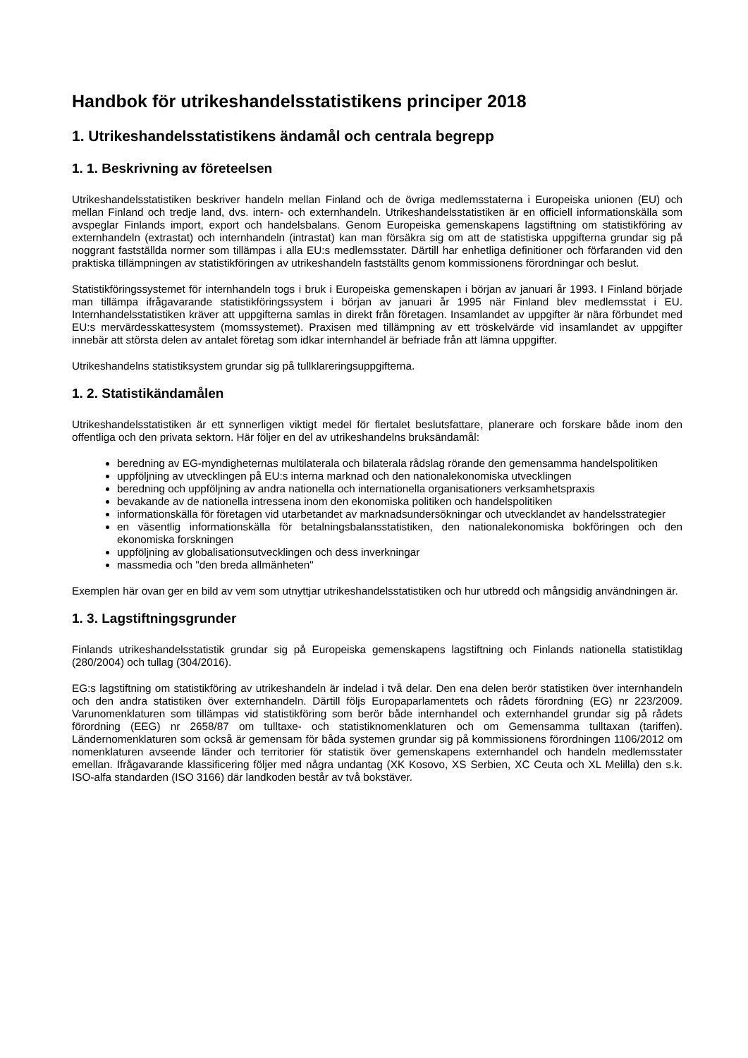Handbok för utrikeshandelsstatistikens principer 2018
1. Utrikeshandelsstatistikens ändamål och centrala begrepp
1. 1. Beskrivning av företeelsen
Utrikeshandelsstatistiken beskriver handeln mellan Finland och de övriga medlemsstaterna i Europeiska unionen (EU) och mellan Finland och tredje land, dvs. intern- och externhandeln. Utrikeshandelsstatistiken är en officiell informationskälla som avspeglar Finlands import, export och handelsbalans. Genom Europeiska gemenskapens lagstiftning om statistikföring av externhandeln (extrastat) och internhandeln (intrastat) kan man försäkra sig om att de statistiska uppgifterna grundar sig på noggrant fastställda normer som tillämpas i alla EU:s medlemsstater. Därtill har enhetliga definitioner och förfaranden vid den praktiska tillämpningen av statistikföringen av utrikeshandeln fastställts genom kommissionens förordningar och beslut.
Statistikföringssystemet för internhandeln togs i bruk i Europeiska gemenskapen i början av januari år 1993. I Finland började man tillämpa ifrågavarande statistikföringssystem i början av januari år 1995 när Finland blev medlemsstat i EU. Internhandelsstatistiken kräver att uppgifterna samlas in direkt från företagen. Insamlandet av uppgifter är nära förbundet med EU:s mervärdesskattesystem (momssystemet). Praxisen med tillämpning av ett tröskelvärde vid insamlandet av uppgifter innebär att största delen av antalet företag som idkar internhandel är befriade från att lämna uppgifter.
Utrikeshandelns statistiksystem grundar sig på tullklareringsuppgifterna.
1. 2. Statistikändamålen
Utrikeshandelsstatistiken är ett synnerligen viktigt medel för flertalet beslutsfattare, planerare och forskare både inom den offentliga och den privata sektorn. Här följer en del av utrikeshandelns bruksändamål:
beredning av EG-myndigheternas multilaterala och bilaterala rådslag rörande den gemensamma handelspolitiken
uppföljning av utvecklingen på EU:s interna marknad och den nationalekonomiska utvecklingen
beredning och uppföljning av andra nationella och internationella organisationers verksamhetspraxis
bevakande av de nationella intressena inom den ekonomiska politiken och handelspolitiken
informationskälla för företagen vid utarbetandet av marknadsundersökningar och utvecklandet av handelsstrategier
en väsentlig informationskälla för betalningsbalansstatistiken, den nationalekonomiska bokföringen och den ekonomiska forskningen
uppföljning av globalisationsutvecklingen och dess inverkningar
massmedia och "den breda allmänheten"
Exemplen här ovan ger en bild av vem som utnyttjar utrikeshandelsstatistiken och hur utbredd och mångsidig användningen är.
1. 3. Lagstiftningsgrunder
Finlands utrikeshandelsstatistik grundar sig på Europeiska gemenskapens lagstiftning och Finlands nationella statistiklag (280/2004) och tullag (304/2016).
EG:s lagstiftning om statistikföring av utrikeshandeln är indelad i två delar. Den ena delen berör statistiken över internhandeln och den andra statistiken över externhandeln. Därtill följs Europaparlamentets och rådets förordning (EG) nr 223/2009. Varunomenklaturen som tillämpas vid statistikföring som berör både internhandel och externhandel grundar sig på rådets förordning (EEG) nr 2658/87 om tulltaxe- och statistiknomenklaturen och om Gemensamma tulltaxan (tariffen). Ländernomenklaturen som också är gemensam för båda systemen grundar sig på kommissionens förordningen 1106/2012 om nomenklaturen avseende länder och territorier för statistik över gemenskapens externhandel och handeln medlemsstater emellan. Ifrågavarande klassificering följer med några undantag (XK Kosovo, XS Serbien, XC Ceuta och XL Melilla) den s.k. ISO-alfa standarden (ISO 3166) där landkoden består av två bokstäver.